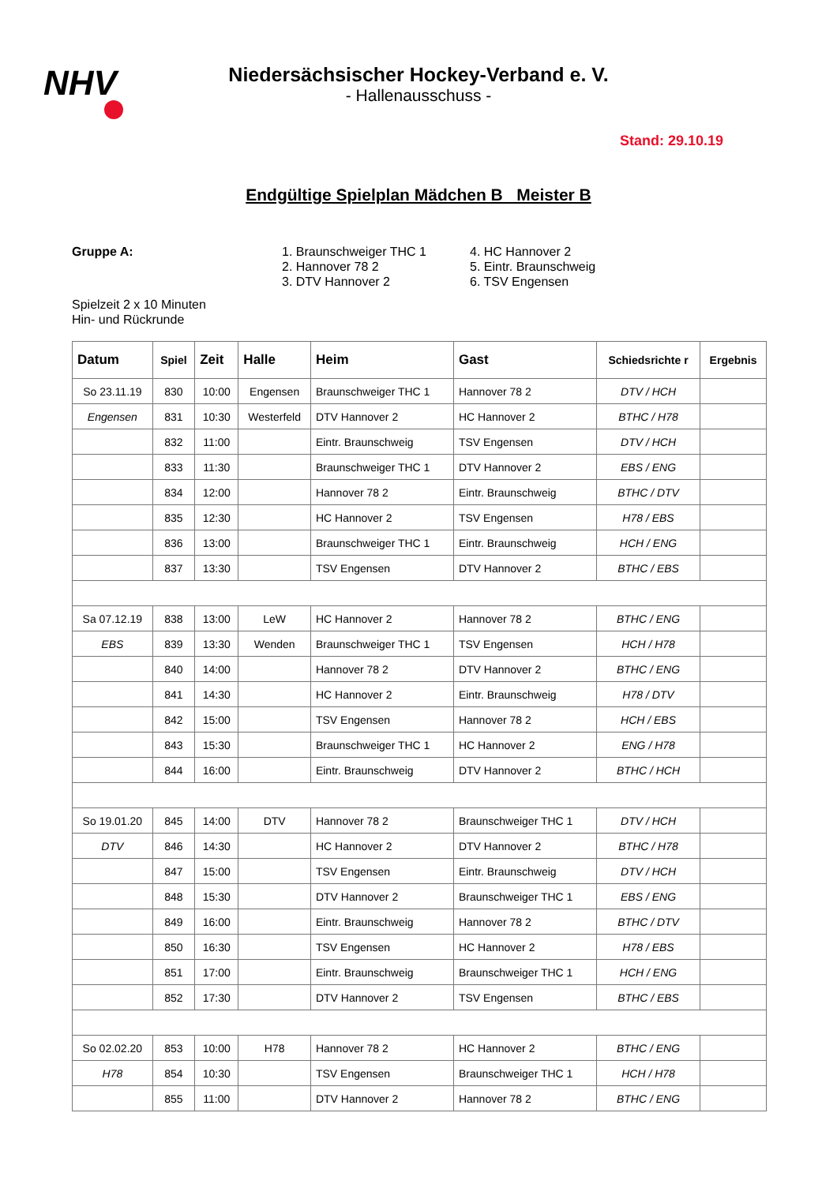NHV
Niedersächsischer Hockey-Verband e. V.
- Hallenausschuss -
Stand: 29.10.19
Endgültige Spielplan Mädchen B Meister B
Gruppe A: 1. Braunschweiger THC 1
2. Hannover 78 2
3. DTV Hannover 2
4. HC Hannover 2
5. Eintr. Braunschweig
6. TSV Engensen
Spielzeit 2 x 10 Minuten
Hin- und Rückrunde
| Datum | Spiel | Zeit | Halle | Heim | Gast | Schiedsrichte r | Ergebnis |
| --- | --- | --- | --- | --- | --- | --- | --- |
| So 23.11.19 | 830 | 10:00 | Engensen | Braunschweiger THC 1 | Hannover 78 2 | DTV / HCH | |
| Engensen | 831 | 10:30 | Westerfeld | DTV Hannover 2 | HC Hannover 2 | BTHC / H78 | |
| | 832 | 11:00 | | Eintr. Braunschweig | TSV Engensen | DTV / HCH | |
| | 833 | 11:30 | | Braunschweiger THC 1 | DTV Hannover 2 | EBS / ENG | |
| | 834 | 12:00 | | Hannover 78 2 | Eintr. Braunschweig | BTHC / DTV | |
| | 835 | 12:30 | | HC Hannover 2 | TSV Engensen | H78 / EBS | |
| | 836 | 13:00 | | Braunschweiger THC 1 | Eintr. Braunschweig | HCH / ENG | |
| | 837 | 13:30 | | TSV Engensen | DTV Hannover 2 | BTHC / EBS | |
| Sa 07.12.19 | 838 | 13:00 | LeW | HC Hannover 2 | Hannover 78 2 | BTHC / ENG | |
| EBS | 839 | 13:30 | Wenden | Braunschweiger THC 1 | TSV Engensen | HCH / H78 | |
| | 840 | 14:00 | | Hannover 78 2 | DTV Hannover 2 | BTHC / ENG | |
| | 841 | 14:30 | | HC Hannover 2 | Eintr. Braunschweig | H78 / DTV | |
| | 842 | 15:00 | | TSV Engensen | Hannover 78 2 | HCH / EBS | |
| | 843 | 15:30 | | Braunschweiger THC 1 | HC Hannover 2 | ENG / H78 | |
| | 844 | 16:00 | | Eintr. Braunschweig | DTV Hannover 2 | BTHC / HCH | |
| So 19.01.20 | 845 | 14:00 | DTV | Hannover 78 2 | Braunschweiger THC 1 | DTV / HCH | |
| DTV | 846 | 14:30 | | HC Hannover 2 | DTV Hannover 2 | BTHC / H78 | |
| | 847 | 15:00 | | TSV Engensen | Eintr. Braunschweig | DTV / HCH | |
| | 848 | 15:30 | | DTV Hannover 2 | Braunschweiger THC 1 | EBS / ENG | |
| | 849 | 16:00 | | Eintr. Braunschweig | Hannover 78 2 | BTHC / DTV | |
| | 850 | 16:30 | | TSV Engensen | HC Hannover 2 | H78 / EBS | |
| | 851 | 17:00 | | Eintr. Braunschweig | Braunschweiger THC 1 | HCH / ENG | |
| | 852 | 17:30 | | DTV Hannover 2 | TSV Engensen | BTHC / EBS | |
| So 02.02.20 | 853 | 10:00 | H78 | Hannover 78 2 | HC Hannover 2 | BTHC / ENG | |
| H78 | 854 | 10:30 | | TSV Engensen | Braunschweiger THC 1 | HCH / H78 | |
| | 855 | 11:00 | | DTV Hannover 2 | Hannover 78 2 | BTHC / ENG | |